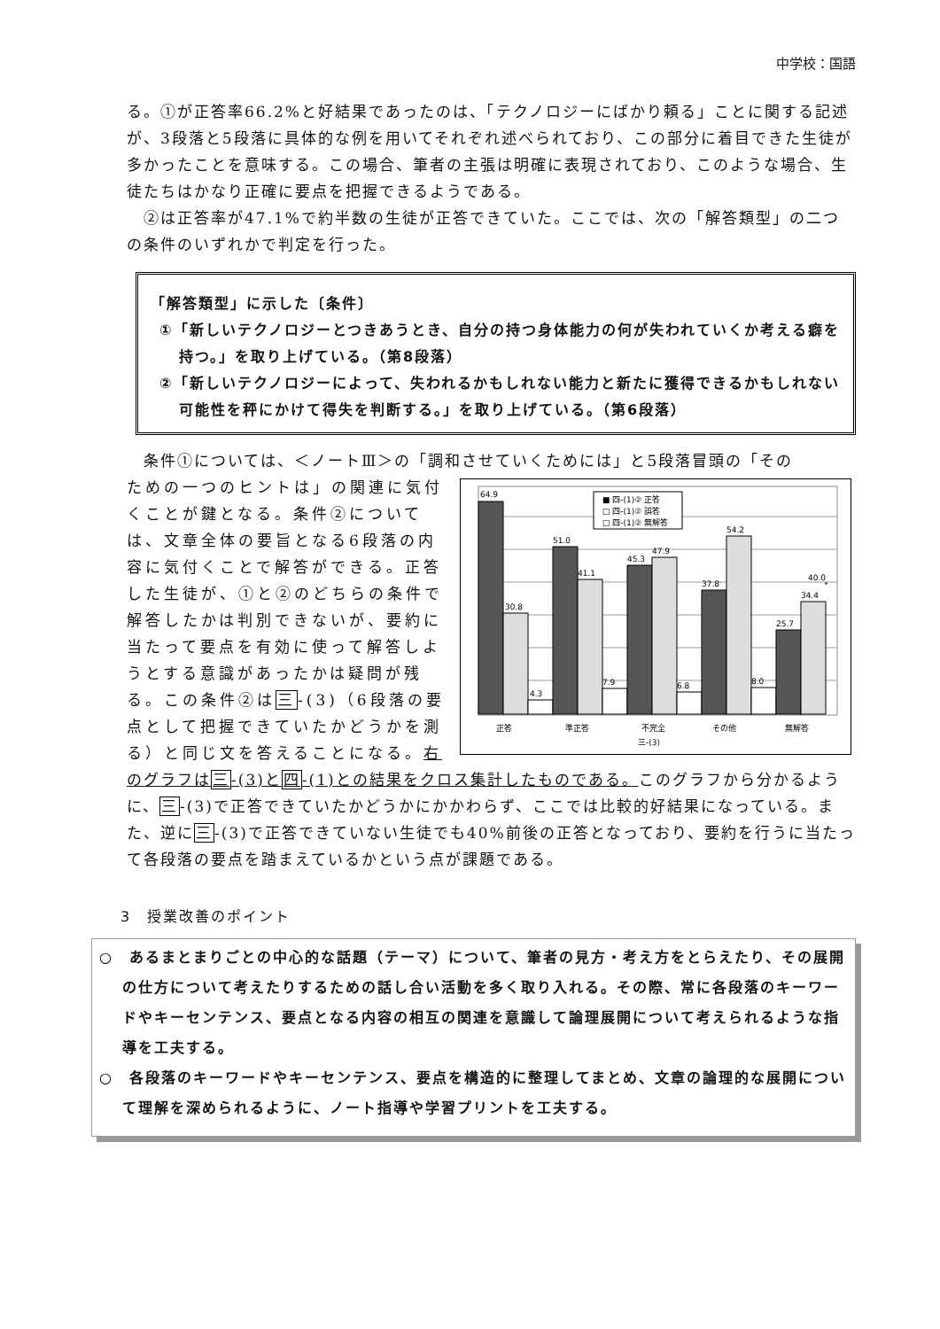中学校：国語
る。①が正答率66.2%と好結果であったのは、「テクノロジーにばかり頼る」ことに関する記述が、3段落と5段落に具体的な例を用いてそれぞれ述べられており、この部分に着目できた生徒が多かったことを意味する。この場合、筆者の主張は明確に表現されており、このような場合、生徒たちはかなり正確に要点を把握できるようである。
　②は正答率が47.1%で約半数の生徒が正答できていた。ここでは、次の「解答類型」の二つの条件のいずれかで判定を行った。
「解答類型」に示した〔条件〕
①「新しいテクノロジーとつきあうとき、自分の持つ身体能力の何が失われていくか考える癖を持つ。」を取り上げている。（第8段落）
②「新しいテクノロジーによって、失われるかもしれない能力と新たに獲得できるかもしれない可能性を秤にかけて得失を判断する。」を取り上げている。（第6段落）
　条件①については、＜ノートⅢ＞の「調和させていくためには」と5段落冒頭の「その
ための一つのヒントは」の関連に気付くことが鍵となる。条件②については、文章全体の要旨となる6段落の内容に気付くことで解答ができる。正答した生徒が、①と②のどちらの条件で解答したかは判別できないが、要約に当たって要点を有効に使って解答しようとする意識があったかは疑問が残る。この条件②は三-(3)（6段落の要点として把握できていたかどうかを測る）と同じ文を答えることになる。右
64.9
30.8
4.3
51.0
41.1
7.9
45.3
47.9
6.8
37.8
54.2
8.0
25.7
34.4
40.0
■ 四-(1)② 正答
□ 四-(1)② 誤答
□ 四-(1)② 無解答
正答
準正答
不完全
その他
無解答
三-(3)
のグラフは三-(3)と四-(1)との結果をクロス集計したものである。このグラフから分かるように、三-(3)で正答できていたかどうかにかかわらず、ここでは比較的好結果になっている。また、逆に三-(3)で正答できていない生徒でも40%前後の正答となっており、要約を行うに当たって各段落の要点を踏まえているかという点が課題である。
3　授業改善のポイント
○　あるまとまりごとの中心的な話題（テーマ）について、筆者の見方・考え方をとらえたり、その展開の仕方について考えたりするための話し合い活動を多く取り入れる。その際、常に各段落のキーワードやキーセンテンス、要点となる内容の相互の関連を意識して論理展開について考えられるような指導を工夫する。
○　各段落のキーワードやキーセンテンス、要点を構造的に整理してまとめ、文章の論理的な展開について理解を深められるように、ノート指導や学習プリントを工夫する。